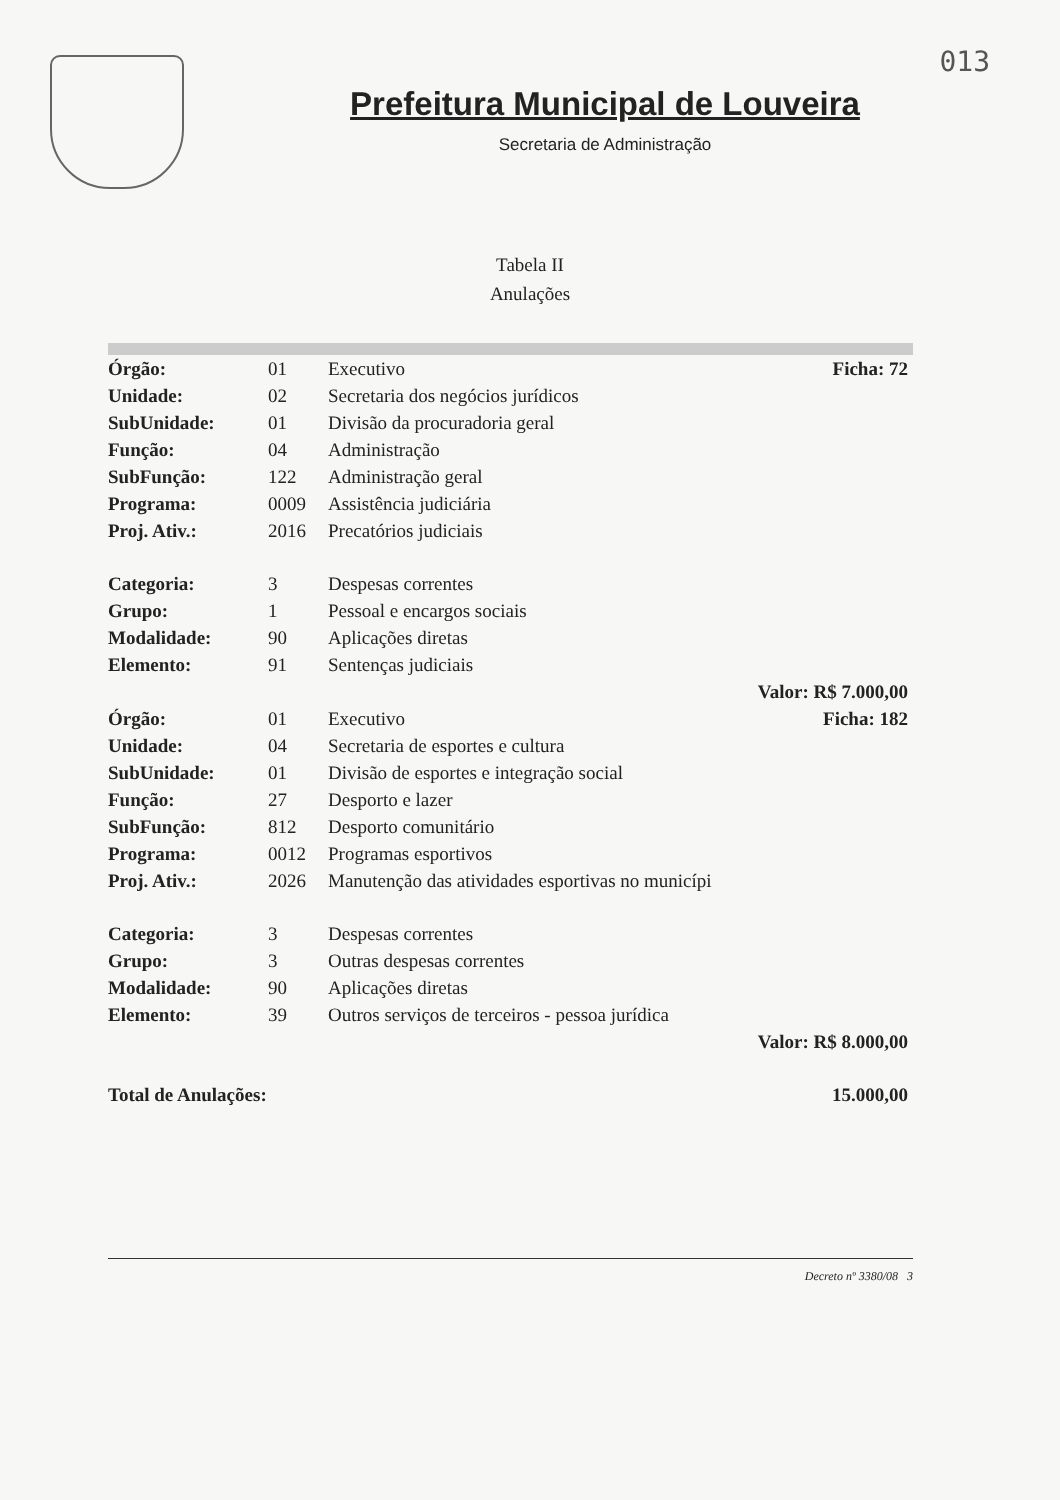013
Prefeitura Municipal de Louveira
Secretaria de Administração
Tabela II
Anulações
| Órgão: | 01 | Executivo | Ficha: 72 |
| Unidade: | 02 | Secretaria dos negócios jurídicos | |
| SubUnidade: | 01 | Divisão da procuradoria geral | |
| Função: | 04 | Administração | |
| SubFunção: | 122 | Administração geral | |
| Programa: | 0009 | Assistência judiciária | |
| Proj. Ativ.: | 2016 | Precatórios judiciais | |
| Categoria: | 3 | Despesas correntes | |
| Grupo: | 1 | Pessoal e encargos sociais | |
| Modalidade: | 90 | Aplicações diretas | |
| Elemento: | 91 | Sentenças judiciais | |
| | | | Valor: R$ 7.000,00 |
| Órgão: | 01 | Executivo | Ficha: 182 |
| Unidade: | 04 | Secretaria de esportes e cultura | |
| SubUnidade: | 01 | Divisão de esportes e integração social | |
| Função: | 27 | Desporto e lazer | |
| SubFunção: | 812 | Desporto comunitário | |
| Programa: | 0012 | Programas esportivos | |
| Proj. Ativ.: | 2026 | Manutenção das atividades esportivas no municípi | |
| Categoria: | 3 | Despesas correntes | |
| Grupo: | 3 | Outras despesas correntes | |
| Modalidade: | 90 | Aplicações diretas | |
| Elemento: | 39 | Outros serviços de terceiros - pessoa jurídica | |
| | | | Valor: R$ 8.000,00 |
| Total de Anulações: | | | 15.000,00 |
Decreto nº 3380/08 3